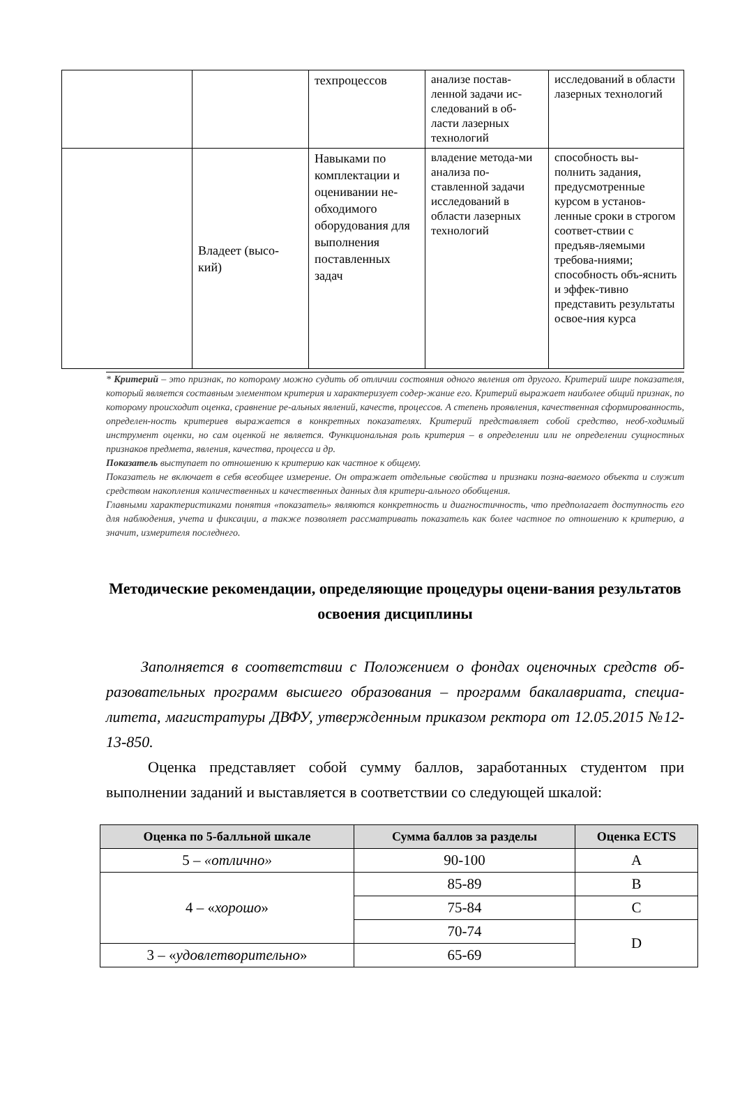| | | техпроцессов | анализе постав-ленной задачи ис-следований в об-ласти лазерных технологий | исследований в области лазерных технологий |
| | Владеет (высо-кий) | Навыками по комплектации и оценивании не-обходимого оборудования для выполнения поставленных задач | владение метода-ми анализа по-ставленной задачи исследований в области лазерных технологий | способность вы-полнить задания, предусмотренные курсом в установ-ленные сроки в строгом соответ-ствии с предъяв-ляемыми требова-ниями; способность объ-яснить и эффек-тивно представить результаты освое-ния курса |
* Критерий – это признак, по которому можно судить об отличии состояния одного явления от другого. Критерий шире показателя, который является составным элементом критерия и характеризует содер-жание его. Критерий выражает наиболее общий признак, по которому происходит оценка, сравнение ре-альных явлений, качеств, процессов. А степень проявления, качественная сформированность, определен-ность критериев выражается в конкретных показателях. Критерий представляет собой средство, необ-ходимый инструмент оценки, но сам оценкой не является. Функциональная роль критерия – в определении или не определении сущностных признаков предмета, явления, качества, процесса и др.
Показатель выступает по отношению к критерию как частное к общему.
Показатель не включает в себя всеобщее измерение. Он отражает отдельные свойства и признаки позна-ваемого объекта и служит средством накопления количественных и качественных данных для критери-ального обобщения.
Главными характеристиками понятия «показатель» являются конкретность и диагностичность, что предполагает доступность его для наблюдения, учета и фиксации, а также позволяет рассматривать показатель как более частное по отношению к критерию, а значит, измерителя последнего.
Методические рекомендации, определяющие процедуры оцени-вания результатов освоения дисциплины
Заполняется в соответствии с Положением о фондах оценочных средств об-разовательных программ высшего образования – программ бакалавриата, специа-литета, магистратуры ДВФУ, утвержденным приказом ректора от 12.05.2015 №12-13-850.
Оценка представляет собой сумму баллов, заработанных студентом при выполнении заданий и выставляется в соответствии со следующей шкалой:
| Оценка по 5-балльной шкале | Сумма баллов за разделы | Оценка ECTS |
| --- | --- | --- |
| 5 – «отлично» | 90-100 | A |
| 4 – « хорошо » | 85-89 | B |
| | 75-84 | C |
| | 70-74 | D |
| 3 – « удовлетворительно » | 65-69 | |